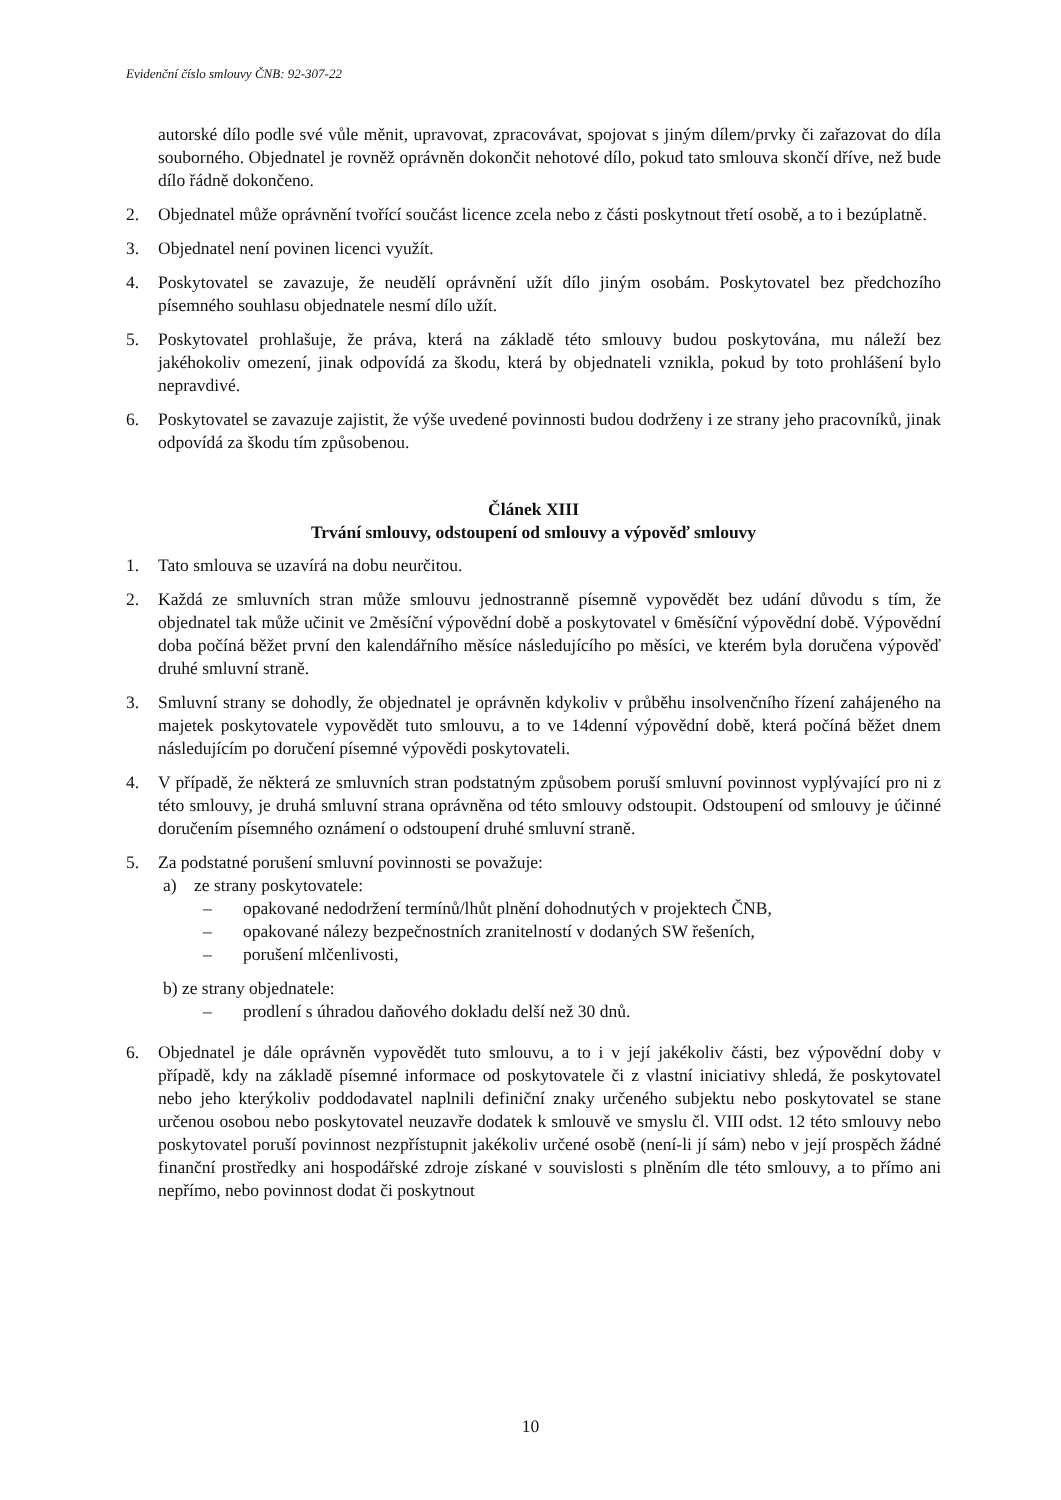Evidenční číslo smlouvy ČNB: 92-307-22
autorské dílo podle své vůle měnit, upravovat, zpracovávat, spojovat s jiným dílem/prvky či zařazovat do díla souborného. Objednatel je rovněž oprávněn dokončit nehotové dílo, pokud tato smlouva skončí dříve, než bude dílo řádně dokončeno.
2. Objednatel může oprávnění tvořící součást licence zcela nebo z části poskytnout třetí osobě, a to i bezúplatně.
3. Objednatel není povinen licenci využít.
4. Poskytovatel se zavazuje, že neudělí oprávnění užít dílo jiným osobám. Poskytovatel bez předchozího písemného souhlasu objednatele nesmí dílo užít.
5. Poskytovatel prohlašuje, že práva, která na základě této smlouvy budou poskytována, mu náleží bez jakéhokoliv omezení, jinak odpovídá za škodu, která by objednateli vznikla, pokud by toto prohlášení bylo nepravdivé.
6. Poskytovatel se zavazuje zajistit, že výše uvedené povinnosti budou dodrženy i ze strany jeho pracovníků, jinak odpovídá za škodu tím způsobenou.
Článek XIII
Trvání smlouvy, odstoupení od smlouvy a výpověď smlouvy
1. Tato smlouva se uzavírá na dobu neurčitou.
2. Každá ze smluvních stran může smlouvu jednostranně písemně vypovědět bez udání důvodu s tím, že objednatel tak může učinit ve 2měsíční výpovědní době a poskytovatel v 6měsíční výpovědní době. Výpovědní doba počíná běžet první den kalendářního měsíce následujícího po měsíci, ve kterém byla doručena výpověď druhé smluvní straně.
3. Smluvní strany se dohodly, že objednatel je oprávněn kdykoliv v průběhu insolvenčního řízení zahájeného na majetek poskytovatele vypovědět tuto smlouvu, a to ve 14denní výpovědní době, která počíná běžet dnem následujícím po doručení písemné výpovědi poskytovateli.
4. V případě, že některá ze smluvních stran podstatným způsobem poruší smluvní povinnost vyplývající pro ni z této smlouvy, je druhá smluvní strana oprávněna od této smlouvy odstoupit. Odstoupení od smlouvy je účinné doručením písemného oznámení o odstoupení druhé smluvní straně.
5. Za podstatné porušení smluvní povinnosti se považuje:
a) ze strany poskytovatele:
– opakované nedodržení termínů/lhůt plnění dohodnutých v projektech ČNB,
– opakované nálezy bezpečnostních zranitelností v dodaných SW řešeních,
– porušení mlčenlivosti,
b) ze strany objednatele:
– prodlení s úhradou daňového dokladu delší než 30 dnů.
6. Objednatel je dále oprávněn vypovědět tuto smlouvu, a to i v její jakékoliv části, bez výpovědní doby v případě, kdy na základě písemné informace od poskytovatele či z vlastní iniciativy shledá, že poskytovatel nebo jeho kterýkoliv poddodavatel naplnili definiční znaky určeného subjektu nebo poskytovatel se stane určenou osobou nebo poskytovatel neuzavře dodatek k smlouvě ve smyslu čl. VIII odst. 12 této smlouvy nebo poskytovatel poruší povinnost nezpřístupnit jakékoliv určené osobě (není-li jí sám) nebo v její prospěch žádné finanční prostředky ani hospodářské zdroje získané v souvislosti s plněním dle této smlouvy, a to přímo ani nepřímo, nebo povinnost dodat či poskytnout
10